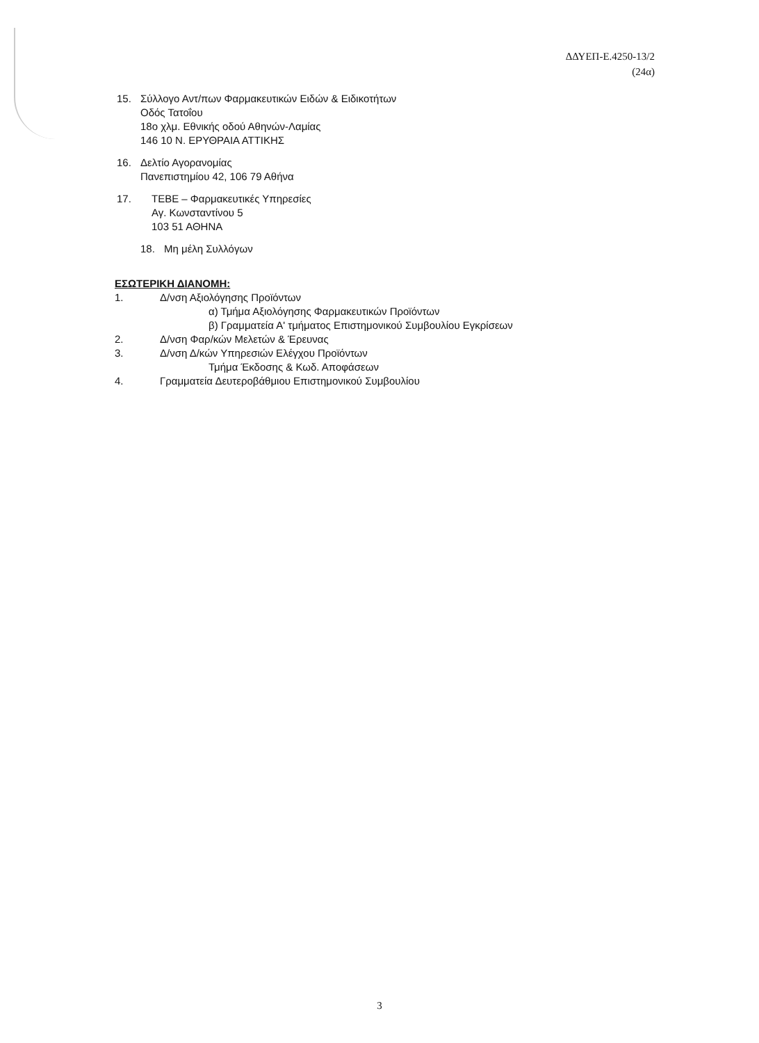ΔΔΥΕΠ-Ε.4250-13/2
(24α)
15. Σύλλογο Αντ/πων Φαρμακευτικών Ειδών & Ειδικοτήτων
Οδός Τατοΐου
18ο χλμ. Εθνικής οδού Αθηνών-Λαμίας
146 10 Ν. ΕΡΥΘΡΑΙΑ ΑΤΤΙΚΗΣ
16. Δελτίο Αγορανομίας
Πανεπιστημίου 42, 106 79 Αθήνα
17. ΤΕΒΕ – Φαρμακευτικές Υπηρεσίες
Αγ. Κωνσταντίνου 5
103 51 ΑΘΗΝΑ
18. Μη μέλη Συλλόγων
ΕΣΩΤΕΡΙΚΗ ΔΙΑΝΟΜΗ:
1. Δ/νση Αξιολόγησης Προϊόντων
α) Τμήμα Αξιολόγησης Φαρμακευτικών Προϊόντων
β) Γραμματεία Α' τμήματος Επιστημονικού Συμβουλίου Εγκρίσεων
2. Δ/νση Φαρ/κών Μελετών & Έρευνας
3. Δ/νση Δ/κών Υπηρεσιών Ελέγχου Προϊόντων
Τμήμα Έκδοσης & Κωδ. Αποφάσεων
4. Γραμματεία Δευτεροβάθμιου Επιστημονικού Συμβουλίου
3